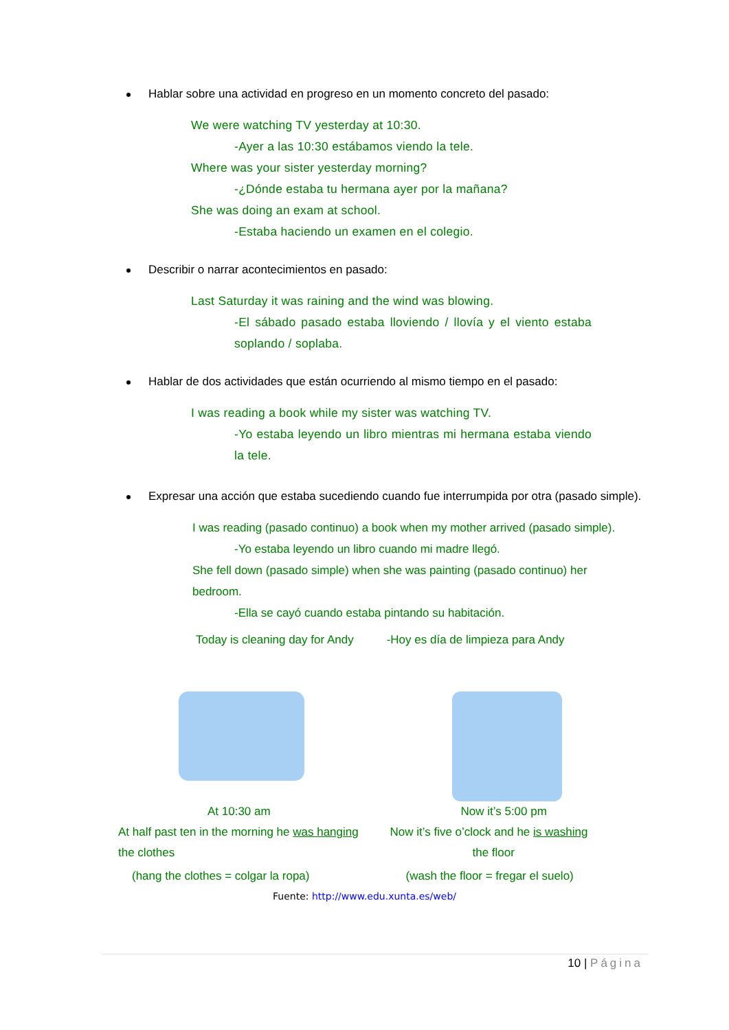Hablar sobre una actividad en progreso en un momento concreto del pasado:
We were watching TV yesterday at 10:30.
-Ayer a las 10:30 estábamos viendo la tele.
Where was your sister yesterday morning?
-¿Dónde estaba tu hermana ayer por la mañana?
She was doing an exam at school.
-Estaba haciendo un examen en el colegio.
Describir o narrar acontecimientos en pasado:
Last Saturday it was raining and the wind was blowing.
-El sábado pasado estaba lloviendo / llovía y el viento estaba soplando / soplaba.
Hablar de dos actividades que están ocurriendo al mismo tiempo en el pasado:
I was reading a book while my sister was watching TV.
-Yo estaba leyendo un libro mientras mi hermana estaba viendo la tele.
Expresar una acción que estaba sucediendo cuando fue interrumpida por otra (pasado simple).
I was reading (pasado continuo) a book when my mother arrived (pasado simple).
-Yo estaba leyendo un libro cuando mi madre llegó.
She fell down (pasado simple) when she was painting (pasado continuo) her bedroom.
-Ella se cayó cuando estaba pintando su habitación.
Today is cleaning day for Andy -Hoy es día de limpieza para Andy
At 10:30 am
At half past ten in the morning he was hanging
the clothes
(hang the clothes = colgar la ropa)
Now it’s 5:00 pm
Now it’s five o’clock and he is washing
the floor
(wash the floor = fregar el suelo)
Fuente: http://www.edu.xunta.es/web/
10 | Página